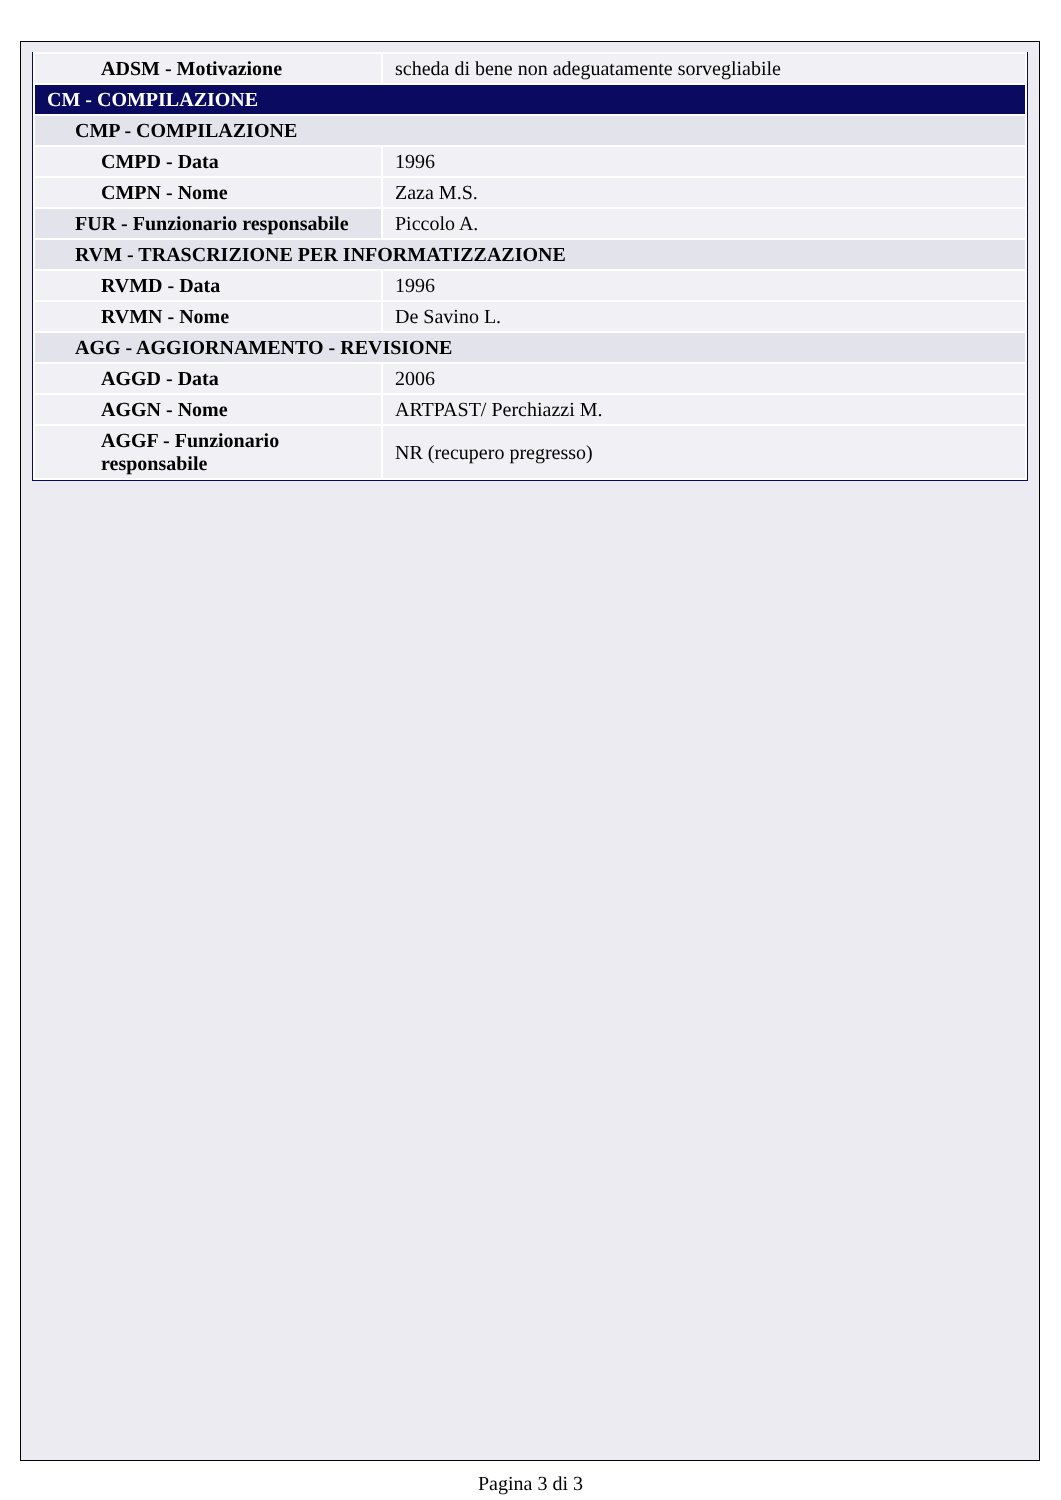| ADSM - Motivazione | scheda di bene non adeguatamente sorvegliabile |
| CM - COMPILAZIONE | |
| CMP - COMPILAZIONE | |
| CMPD - Data | 1996 |
| CMPN - Nome | Zaza M.S. |
| FUR - Funzionario responsabile | Piccolo A. |
| RVM - TRASCRIZIONE PER INFORMATIZZAZIONE | |
| RVMD - Data | 1996 |
| RVMN - Nome | De Savino L. |
| AGG - AGGIORNAMENTO - REVISIONE | |
| AGGD - Data | 2006 |
| AGGN - Nome | ARTPAST/ Perchiazzi M. |
| AGGF - Funzionario responsabile | NR (recupero pregresso) |
Pagina 3 di 3